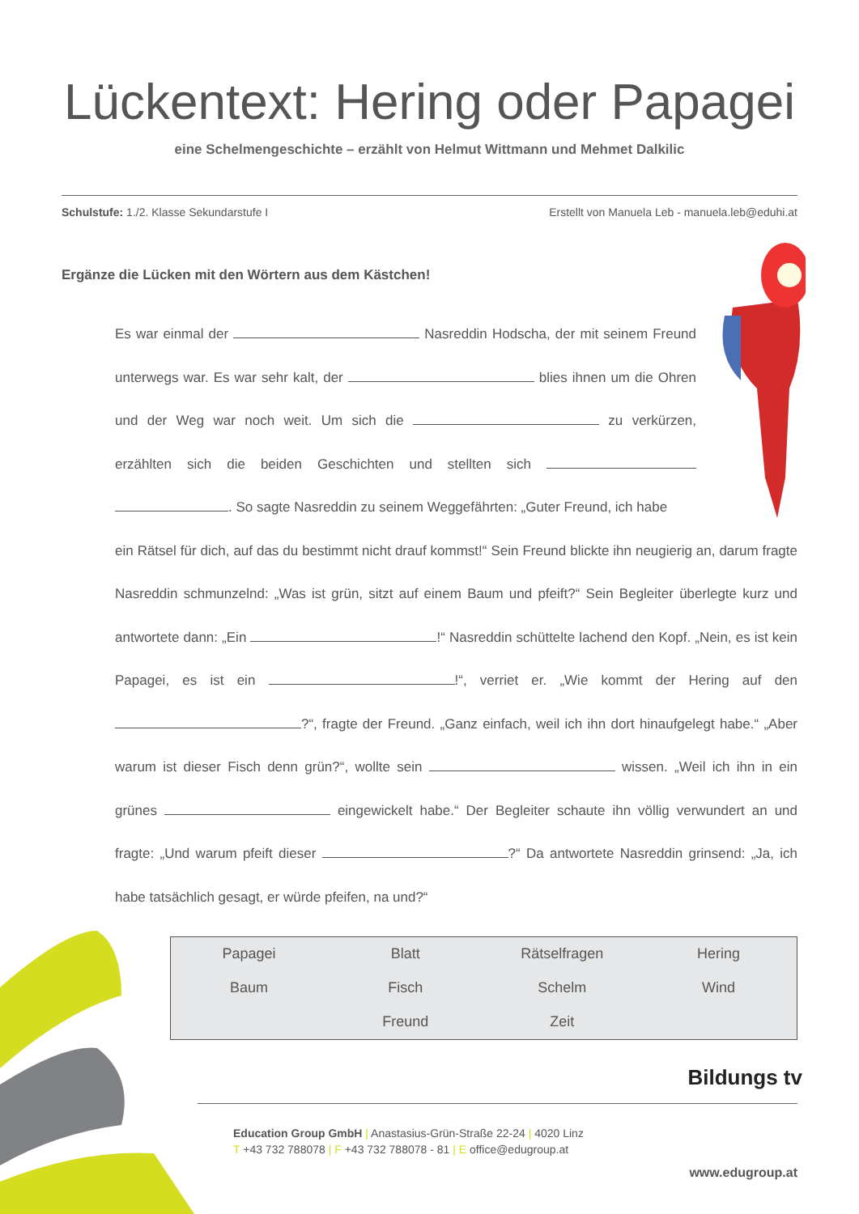Lückentext: Hering oder Papagei
eine Schelmengeschichte – erzählt von Helmut Wittmann und Mehmet Dalkilic
Schulstufe: 1./2. Klasse Sekundarstufe I Erstellt von Manuela Leb - manuela.leb@eduhi.at
Ergänze die Lücken mit den Wörtern aus dem Kästchen!
Es war einmal der Nasreddin Hodscha, der mit seinem Freund unterwegs war. Es war sehr kalt, der blies ihnen um die Ohren und der Weg war noch weit. Um sich die zu verkürzen, erzählten sich die beiden Geschichten und stellten sich . So sagte Nasreddin zu seinem Weggefährten: „Guter Freund, ich habe
ein Rätsel für dich, auf das du bestimmt nicht drauf kommst!“ Sein Freund blickte ihn neugierig an, darum fragte Nasreddin schmunzelnd: „Was ist grün, sitzt auf einem Baum und pfeift?“ Sein Begleiter überlegte kurz und antwortete dann: „Ein !“ Nasreddin schüttelte lachend den Kopf. „Nein, es ist kein Papagei, es ist ein !“, verriet er. „Wie kommt der Hering auf den ?“, fragte der Freund. „Ganz einfach, weil ich ihn dort hinaufgelegt habe.“ „Aber warum ist dieser Fisch denn grün?“, wollte sein wissen. „Weil ich ihn in ein grünes eingewickelt habe.“ Der Begleiter schaute ihn völlig verwundert an und fragte: „Und warum pfeift dieser ?“ Da antwortete Nasreddin grinsend: „Ja, ich habe tatsächlich gesagt, er würde pfeifen, na und?“
| Papagei | Blatt | Rätselfragen | Hering |
| Baum | Fisch | Schelm | Wind |
| | Freund | Zeit | |
Bildungs tv
Education Group GmbH | Anastasius-Grün-Straße 22-24 | 4020 Linz
T +43 732 788078 | F +43 732 788078 - 81 | E office@edugroup.at
www.edugroup.at